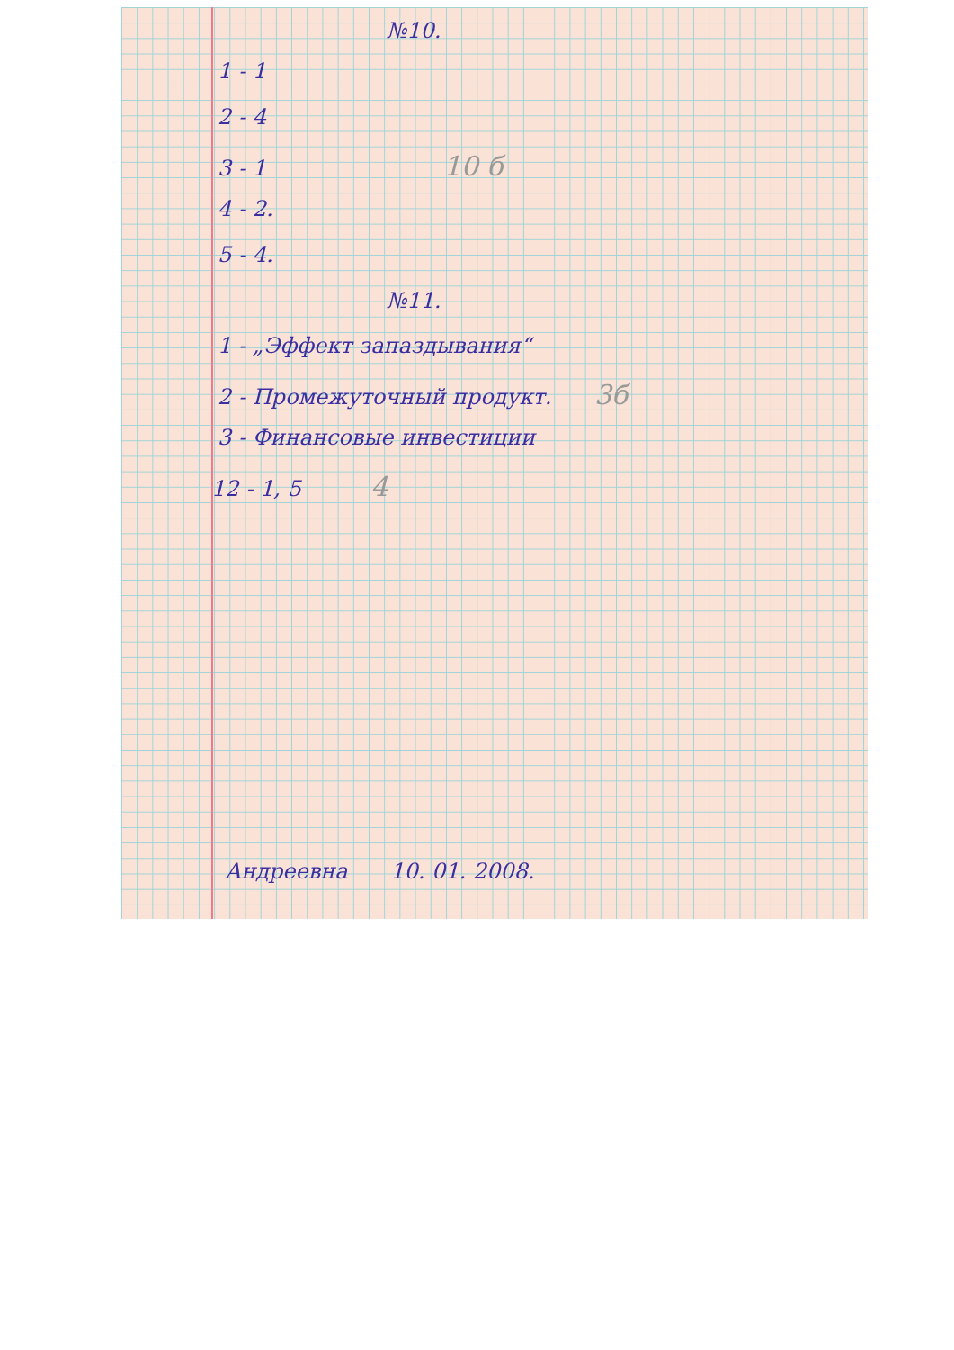№10.
1 - 1
2 - 4
3 - 1 10 б
4 - 2.
5 - 4.
№11.
1 - „Эффект запаздывания“
2 - Промежуточный продукт. 3б
3 - Финансовые инвестиции
12 - 1, 5 4
Андреевна 10. 01. 2008.